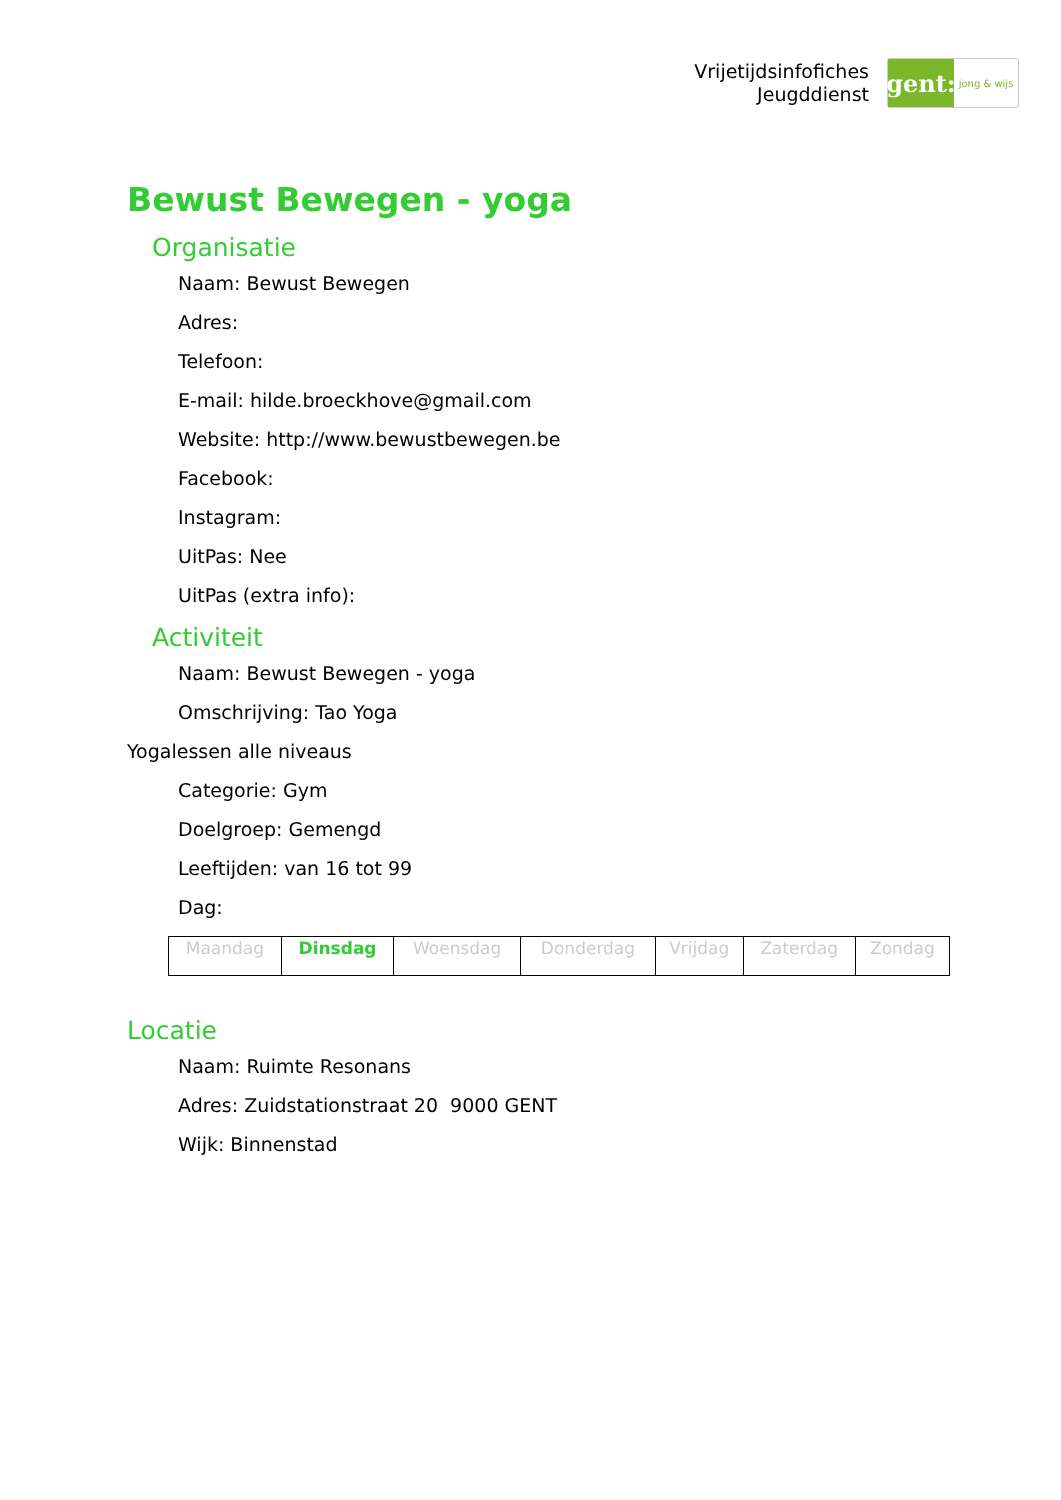Vrijetijdsinfofiches
Jeugddienst
gent:
jong & wijs
Bewust Bewegen - yoga
Organisatie
Naam: Bewust Bewegen
Adres:
Telefoon:
E-mail: hilde.broeckhove@gmail.com
Website: http://www.bewustbewegen.be
Facebook:
Instagram:
UitPas: Nee
UitPas (extra info):
Activiteit
Naam: Bewust Bewegen - yoga
Omschrijving: Tao Yoga
Yogalessen alle niveaus
Categorie: Gym
Doelgroep: Gemengd
Leeftijden: van 16 tot 99
Dag:
| Maandag | Dinsdag | Woensdag | Donderdag | Vrijdag | Zaterdag | Zondag |
Locatie
Naam: Ruimte Resonans
Adres: Zuidstationstraat 20 9000 GENT
Wijk: Binnenstad